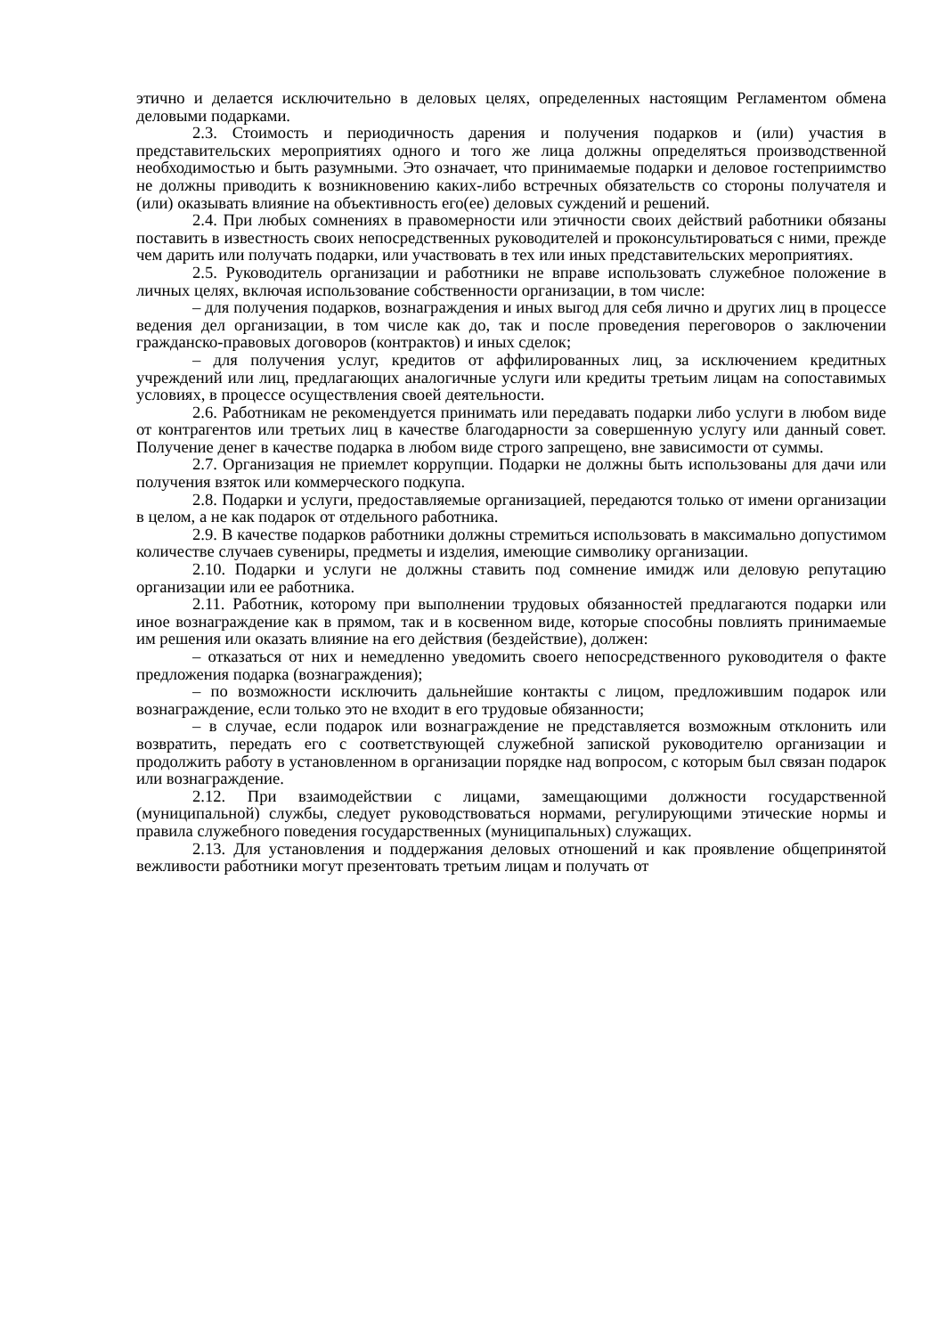этично и делается исключительно в деловых целях, определенных настоящим Регламентом обмена деловыми подарками.
2.3. Стоимость и периодичность дарения и получения подарков и (или) участия в представительских мероприятиях одного и того же лица должны определяться производственной необходимостью и быть разумными. Это означает, что принимаемые подарки и деловое гостеприимство не должны приводить к возникновению каких-либо встречных обязательств со стороны получателя и (или) оказывать влияние на объективность его(ее) деловых суждений и решений.
2.4. При любых сомнениях в правомерности или этичности своих действий работники обязаны поставить в известность своих непосредственных руководителей и проконсультироваться с ними, прежде чем дарить или получать подарки, или участвовать в тех или иных представительских мероприятиях.
2.5. Руководитель организации и работники не вправе использовать служебное положение в личных целях, включая использование собственности организации, в том числе:
– для получения подарков, вознаграждения и иных выгод для себя лично и других лиц в процессе ведения дел организации, в том числе как до, так и после проведения переговоров о заключении гражданско-правовых договоров (контрактов) и иных сделок;
– для получения услуг, кредитов от аффилированных лиц, за исключением кредитных учреждений или лиц, предлагающих аналогичные услуги или кредиты третьим лицам на сопоставимых условиях, в процессе осуществления своей деятельности.
2.6. Работникам не рекомендуется принимать или передавать подарки либо услуги в любом виде от контрагентов или третьих лиц в качестве благодарности за совершенную услугу или данный совет. Получение денег в качестве подарка в любом виде строго запрещено, вне зависимости от суммы.
2.7. Организация не приемлет коррупции. Подарки не должны быть использованы для дачи или получения взяток или коммерческого подкупа.
2.8. Подарки и услуги, предоставляемые организацией, передаются только от имени организации в целом, а не как подарок от отдельного работника.
2.9. В качестве подарков работники должны стремиться использовать в максимально допустимом количестве случаев сувениры, предметы и изделия, имеющие символику организации.
2.10. Подарки и услуги не должны ставить под сомнение имидж или деловую репутацию организации или ее работника.
2.11. Работник, которому при выполнении трудовых обязанностей предлагаются подарки или иное вознаграждение как в прямом, так и в косвенном виде, которые способны повлиять принимаемые им решения или оказать влияние на его действия (бездействие), должен:
– отказаться от них и немедленно уведомить своего непосредственного руководителя о факте предложения подарка (вознаграждения);
– по возможности исключить дальнейшие контакты с лицом, предложившим подарок или вознаграждение, если только это не входит в его трудовые обязанности;
– в случае, если подарок или вознаграждение не представляется возможным отклонить или возвратить, передать его с соответствующей служебной запиской руководителю организации и продолжить работу в установленном в организации порядке над вопросом, с которым был связан подарок или вознаграждение.
2.12. При взаимодействии с лицами, замещающими должности государственной (муниципальной) службы, следует руководствоваться нормами, регулирующими этические нормы и правила служебного поведения государственных (муниципальных) служащих.
2.13. Для установления и поддержания деловых отношений и как проявление общепринятой вежливости работники могут презентовать третьим лицам и получать от